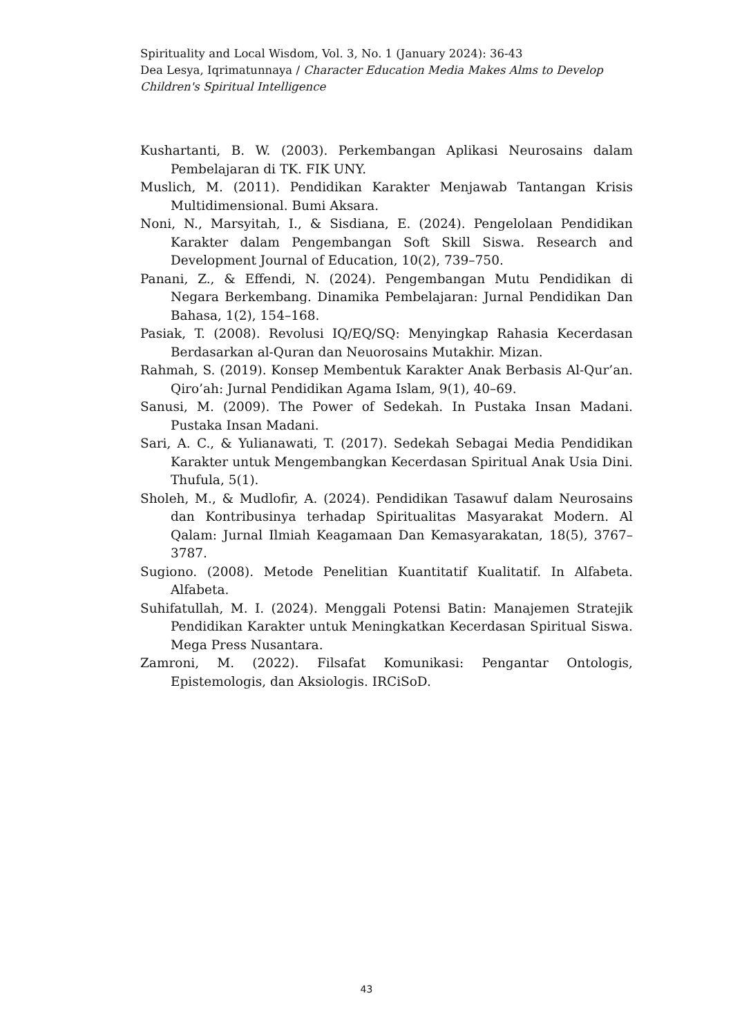Spirituality and Local Wisdom, Vol. 3, No. 1 (January 2024): 36-43
Dea Lesya, Iqrimatunnaya / Character Education Media Makes Alms to Develop Children's Spiritual Intelligence
Kushartanti, B. W. (2003). Perkembangan Aplikasi Neurosains dalam Pembelajaran di TK. FIK UNY.
Muslich, M. (2011). Pendidikan Karakter Menjawab Tantangan Krisis Multidimensional. Bumi Aksara.
Noni, N., Marsyitah, I., & Sisdiana, E. (2024). Pengelolaan Pendidikan Karakter dalam Pengembangan Soft Skill Siswa. Research and Development Journal of Education, 10(2), 739–750.
Panani, Z., & Effendi, N. (2024). Pengembangan Mutu Pendidikan di Negara Berkembang. Dinamika Pembelajaran: Jurnal Pendidikan Dan Bahasa, 1(2), 154–168.
Pasiak, T. (2008). Revolusi IQ/EQ/SQ: Menyingkap Rahasia Kecerdasan Berdasarkan al-Quran dan Neuorosains Mutakhir. Mizan.
Rahmah, S. (2019). Konsep Membentuk Karakter Anak Berbasis Al-Qur’an. Qiro’ah: Jurnal Pendidikan Agama Islam, 9(1), 40–69.
Sanusi, M. (2009). The Power of Sedekah. In Pustaka Insan Madani. Pustaka Insan Madani.
Sari, A. C., & Yulianawati, T. (2017). Sedekah Sebagai Media Pendidikan Karakter untuk Mengembangkan Kecerdasan Spiritual Anak Usia Dini. Thufula, 5(1).
Sholeh, M., & Mudlofir, A. (2024). Pendidikan Tasawuf dalam Neurosains dan Kontribusinya terhadap Spiritualitas Masyarakat Modern. Al Qalam: Jurnal Ilmiah Keagamaan Dan Kemasyarakatan, 18(5), 3767–3787.
Sugiono. (2008). Metode Penelitian Kuantitatif Kualitatif. In Alfabeta. Alfabeta.
Suhifatullah, M. I. (2024). Menggali Potensi Batin: Manajemen Stratejik Pendidikan Karakter untuk Meningkatkan Kecerdasan Spiritual Siswa. Mega Press Nusantara.
Zamroni, M. (2022). Filsafat Komunikasi: Pengantar Ontologis, Epistemologis, dan Aksiologis. IRCiSoD.
43